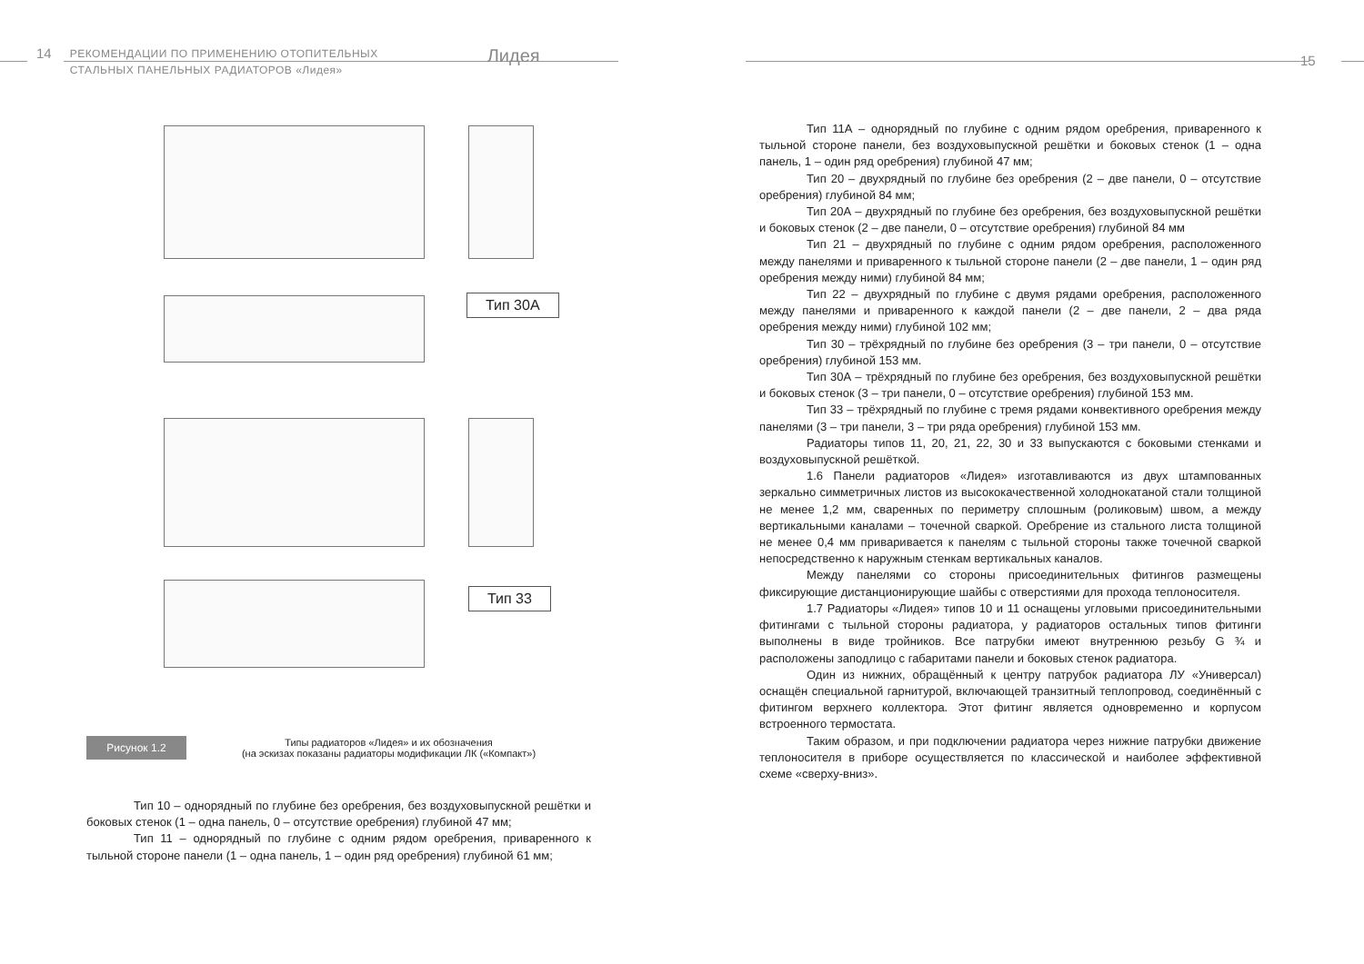14
РЕКОМЕНДАЦИИ ПО ПРИМЕНЕНИЮ ОТОПИТЕЛЬНЫХ
СТАЛЬНЫХ ПАНЕЛЬНЫХ РАДИАТОРОВ «Лидея»
Лидея
Тип 30А
Тип 33
Рисунок 1.2
Типы радиаторов «Лидея» и их обозначения
(на эскизах показаны радиаторы модификации ЛК («Компакт»)
Тип 10 – однорядный по глубине без оребрения, без воздуховыпускной решётки и боковых стенок (1 – одна панель, 0 – отсутствие оребрения) глубиной 47 мм;
Тип 11 – однорядный по глубине с одним рядом оребрения, приваренного к тыльной стороне панели (1 – одна панель, 1 – один ряд оребрения) глубиной 61 мм;
15
Тип 11А – однорядный по глубине с одним рядом оребрения, приваренного к тыльной стороне панели, без воздуховыпускной решётки и боковых стенок (1 – одна панель, 1 – один ряд оребрения) глубиной 47 мм;
Тип 20 – двухрядный по глубине без оребрения (2 – две панели, 0 – отсутствие оребрения) глубиной 84 мм;
Тип 20А – двухрядный по глубине без оребрения, без воздуховыпускной решётки и боковых стенок (2 – две панели, 0 – отсутствие оребрения) глубиной 84 мм
Тип 21 – двухрядный по глубине с одним рядом оребрения, расположенного между панелями и приваренного к тыльной стороне панели (2 – две панели, 1 – один ряд оребрения между ними) глубиной 84 мм;
Тип 22 – двухрядный по глубине с двумя рядами оребрения, расположенного между панелями и приваренного к каждой панели (2 – две панели, 2 – два ряда оребрения между ними) глубиной 102 мм;
Тип 30 – трёхрядный по глубине без оребрения (3 – три панели, 0 – отсутствие оребрения) глубиной 153 мм.
Тип 30А – трёхрядный по глубине без оребрения, без воздуховыпускной решётки и боковых стенок (3 – три панели, 0 – отсутствие оребрения) глубиной 153 мм.
Тип 33 – трёхрядный по глубине с тремя рядами конвективного оребрения между панелями (3 – три панели, 3 – три ряда оребрения) глубиной 153 мм.
Радиаторы типов 11, 20, 21, 22, 30 и 33 выпускаются с боковыми стенками и воздуховыпускной решёткой.
1.6 Панели радиаторов «Лидея» изготавливаются из двух штампованных зеркально симметричных листов из высококачественной холоднокатаной стали толщиной не менее 1,2 мм, сваренных по периметру сплошным (роликовым) швом, а между вертикальными каналами – точечной сваркой. Оребрение из стального листа толщиной не менее 0,4 мм приваривается к панелям с тыльной стороны также точечной сваркой непосредственно к наружным стенкам вертикальных каналов.
Между панелями со стороны присоединительных фитингов размещены фиксирующие дистанционирующие шайбы с отверстиями для прохода теплоносителя.
1.7 Радиаторы «Лидея» типов 10 и 11 оснащены угловыми присоединительными фитингами с тыльной стороны радиатора, у радиаторов остальных типов фитинги выполнены в виде тройников. Все патрубки имеют внутреннюю резьбу G ¾ и расположены заподлицо с габаритами панели и боковых стенок радиатора.
Один из нижних, обращённый к центру патрубок радиатора ЛУ «Универсал) оснащён специальной гарнитурой, включающей транзитный теплопровод, соединённый с фитингом верхнего коллектора. Этот фитинг является одновременно и корпусом встроенного термостата.
Таким образом, и при подключении радиатора через нижние патрубки движение теплоносителя в приборе осуществляется по классической и наиболее эффективной схеме «сверху-вниз».